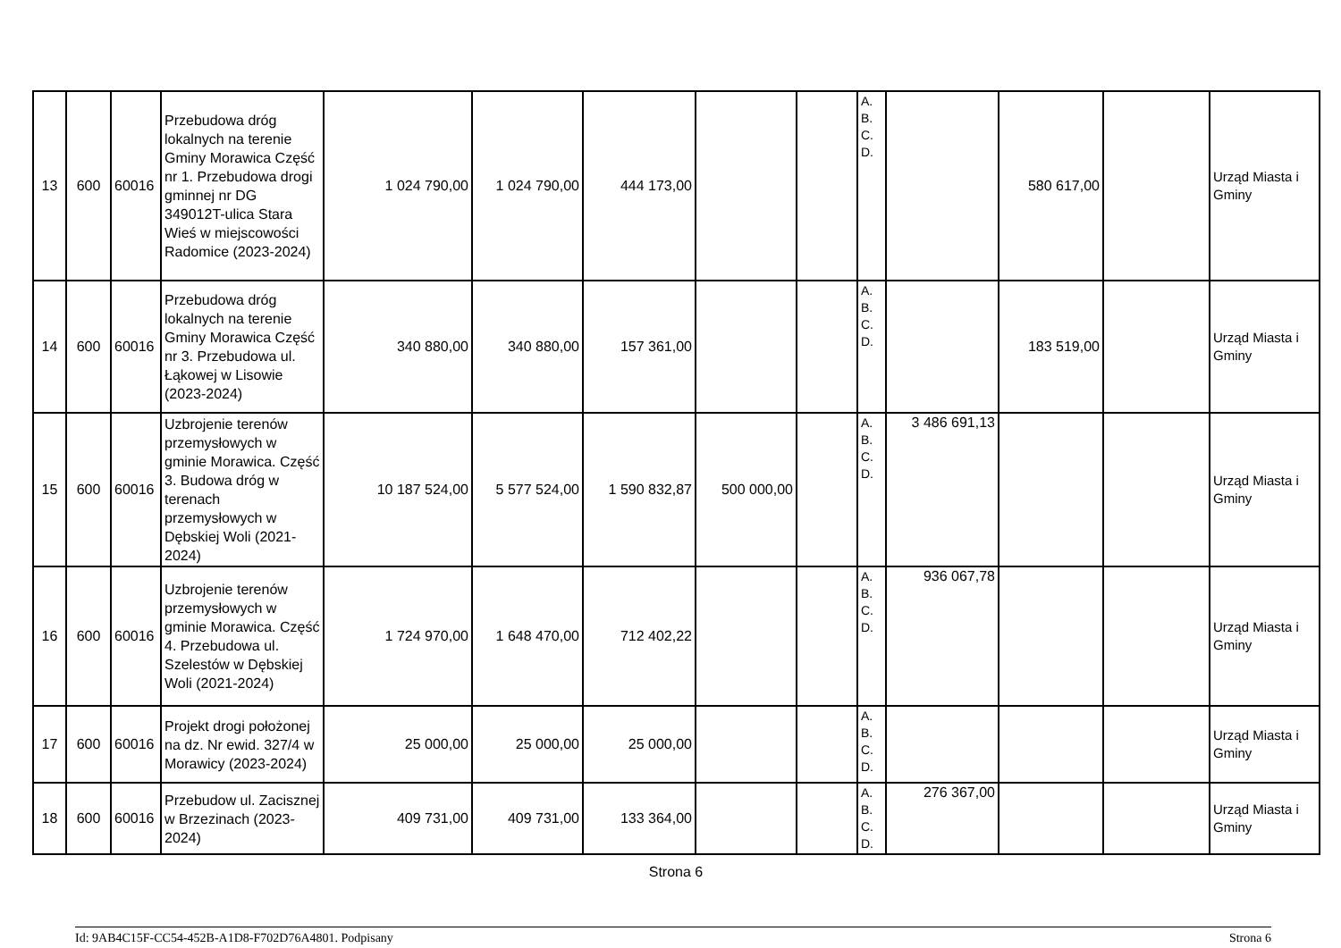| 13 | 600 | 60016 | Przebudowa dróg lokalnych na terenie Gminy Morawica Część nr 1. Przebudowa drogi gminnej nr DG 349012T-ulica Stara Wieś w miejscowości Radomice (2023-2024) | 1 024 790,00 | 1 024 790,00 | 444 173,00 | | | A. B. C. D. | | 580 617,00 | | Urząd Miasta i Gminy |
| 14 | 600 | 60016 | Przebudowa dróg lokalnych na terenie Gminy Morawica Część nr 3. Przebudowa ul. Łąkowej w Lisowie (2023-2024) | 340 880,00 | 340 880,00 | 157 361,00 | | | A. B. C. D. | | 183 519,00 | | Urząd Miasta i Gminy |
| 15 | 600 | 60016 | Uzbrojenie terenów przemysłowych w gminie Morawica. Część 3. Budowa dróg w terenach przemysłowych w Dębskiej Woli (2021-2024) | 10 187 524,00 | 5 577 524,00 | 1 590 832,87 | 500 000,00 | | A. B. C. D. | 3 486 691,13 | | | Urząd Miasta i Gminy |
| 16 | 600 | 60016 | Uzbrojenie terenów przemysłowych w gminie Morawica. Część 4. Przebudowa ul. Szelestów w Dębskiej Woli (2021-2024) | 1 724 970,00 | 1 648 470,00 | 712 402,22 | | | A. B. C. D. | 936 067,78 | | | Urząd Miasta i Gminy |
| 17 | 600 | 60016 | Projekt drogi położonej na dz. Nr ewid. 327/4 w Morawicy (2023-2024) | 25 000,00 | 25 000,00 | 25 000,00 | | | A. B. C. D. | | | | Urząd Miasta i Gminy |
| 18 | 600 | 60016 | Przebudow ul. Zacisznej w Brzezinach (2023-2024) | 409 731,00 | 409 731,00 | 133 364,00 | | | A. B. C. D. | 276 367,00 | | | Urząd Miasta i Gminy |
Strona 6
Id: 9AB4C15F-CC54-452B-A1D8-F702D76A4801. Podpisany Strona 6